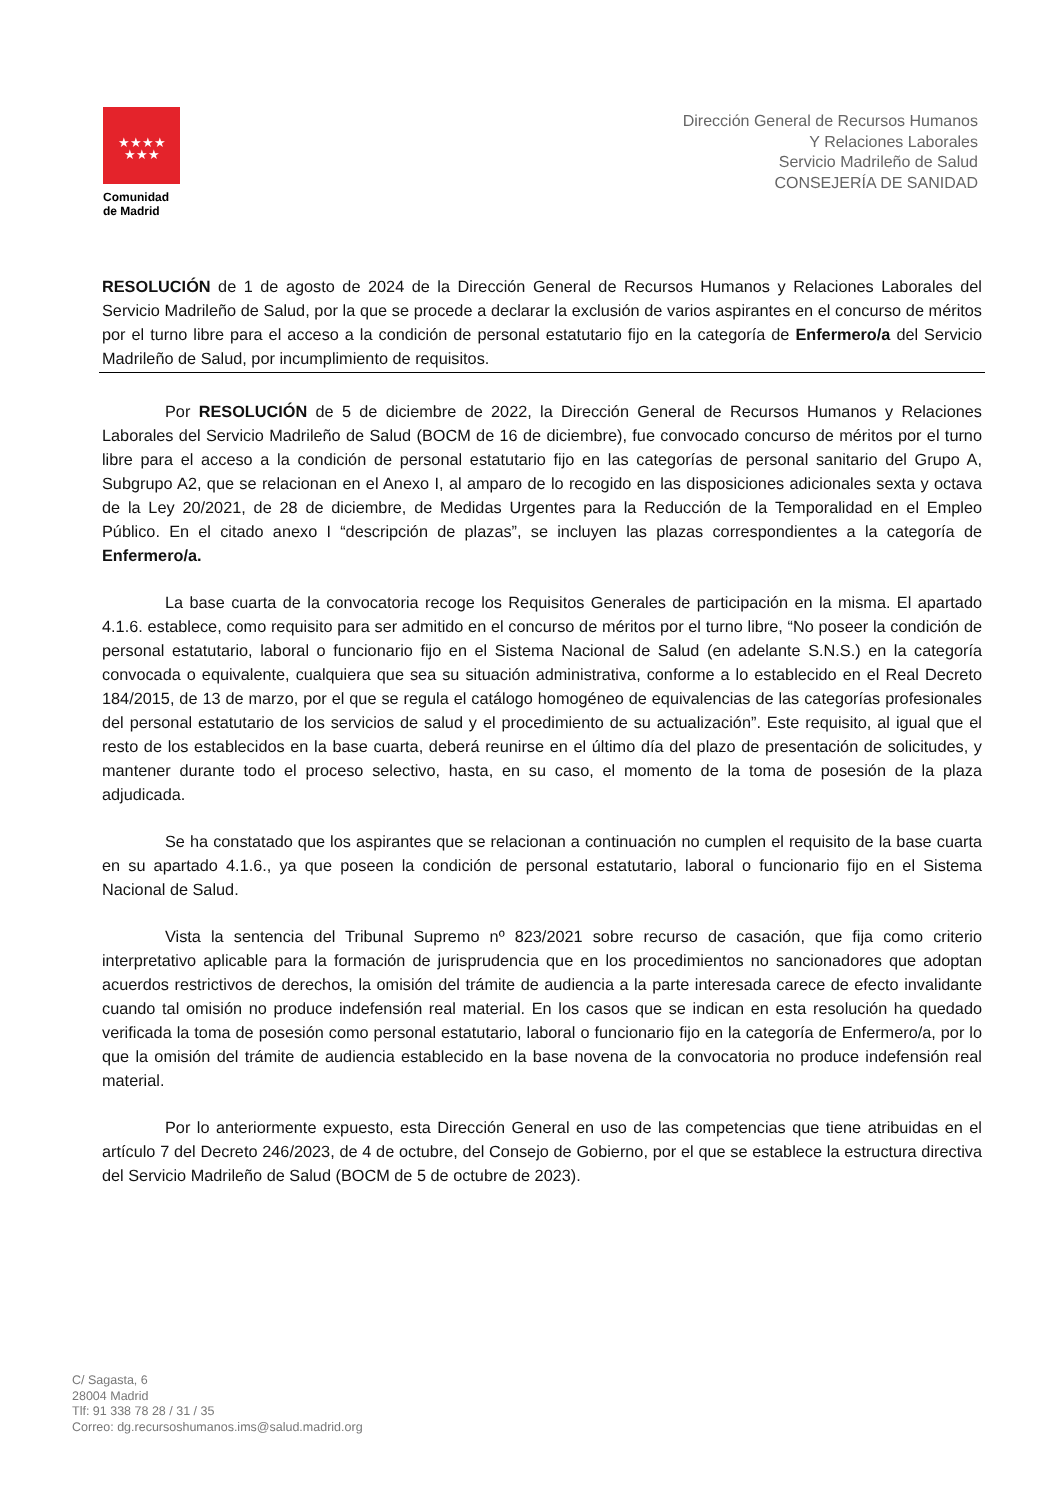★★★★
★★★
Comunidad
de Madrid
Dirección General de Recursos Humanos
Y Relaciones Laborales
Servicio Madrileño de Salud
CONSEJERÍA DE SANIDAD
RESOLUCIÓN de 1 de agosto de 2024 de la Dirección General de Recursos Humanos y Relaciones Laborales del Servicio Madrileño de Salud, por la que se procede a declarar la exclusión de varios aspirantes en el concurso de méritos por el turno libre para el acceso a la condición de personal estatutario fijo en la categoría de Enfermero/a del Servicio Madrileño de Salud, por incumplimiento de requisitos.
Por RESOLUCIÓN de 5 de diciembre de 2022, la Dirección General de Recursos Humanos y Relaciones Laborales del Servicio Madrileño de Salud (BOCM de 16 de diciembre), fue convocado concurso de méritos por el turno libre para el acceso a la condición de personal estatutario fijo en las categorías de personal sanitario del Grupo A, Subgrupo A2, que se relacionan en el Anexo I, al amparo de lo recogido en las disposiciones adicionales sexta y octava de la Ley 20/2021, de 28 de diciembre, de Medidas Urgentes para la Reducción de la Temporalidad en el Empleo Público. En el citado anexo I “descripción de plazas”, se incluyen las plazas correspondientes a la categoría de Enfermero/a.
La base cuarta de la convocatoria recoge los Requisitos Generales de participación en la misma. El apartado 4.1.6. establece, como requisito para ser admitido en el concurso de méritos por el turno libre, “No poseer la condición de personal estatutario, laboral o funcionario fijo en el Sistema Nacional de Salud (en adelante S.N.S.) en la categoría convocada o equivalente, cualquiera que sea su situación administrativa, conforme a lo establecido en el Real Decreto 184/2015, de 13 de marzo, por el que se regula el catálogo homogéneo de equivalencias de las categorías profesionales del personal estatutario de los servicios de salud y el procedimiento de su actualización”. Este requisito, al igual que el resto de los establecidos en la base cuarta, deberá reunirse en el último día del plazo de presentación de solicitudes, y mantener durante todo el proceso selectivo, hasta, en su caso, el momento de la toma de posesión de la plaza adjudicada.
Se ha constatado que los aspirantes que se relacionan a continuación no cumplen el requisito de la base cuarta en su apartado 4.1.6., ya que poseen la condición de personal estatutario, laboral o funcionario fijo en el Sistema Nacional de Salud.
Vista la sentencia del Tribunal Supremo nº 823/2021 sobre recurso de casación, que fija como criterio interpretativo aplicable para la formación de jurisprudencia que en los procedimientos no sancionadores que adoptan acuerdos restrictivos de derechos, la omisión del trámite de audiencia a la parte interesada carece de efecto invalidante cuando tal omisión no produce indefensión real material. En los casos que se indican en esta resolución ha quedado verificada la toma de posesión como personal estatutario, laboral o funcionario fijo en la categoría de Enfermero/a, por lo que la omisión del trámite de audiencia establecido en la base novena de la convocatoria no produce indefensión real material.
Por lo anteriormente expuesto, esta Dirección General en uso de las competencias que tiene atribuidas en el artículo 7 del Decreto 246/2023, de 4 de octubre, del Consejo de Gobierno, por el que se establece la estructura directiva del Servicio Madrileño de Salud (BOCM de 5 de octubre de 2023).
C/ Sagasta, 6
28004 Madrid
Tlf: 91 338 78 28 / 31 / 35
Correo: dg.recursoshumanos.ims@salud.madrid.org